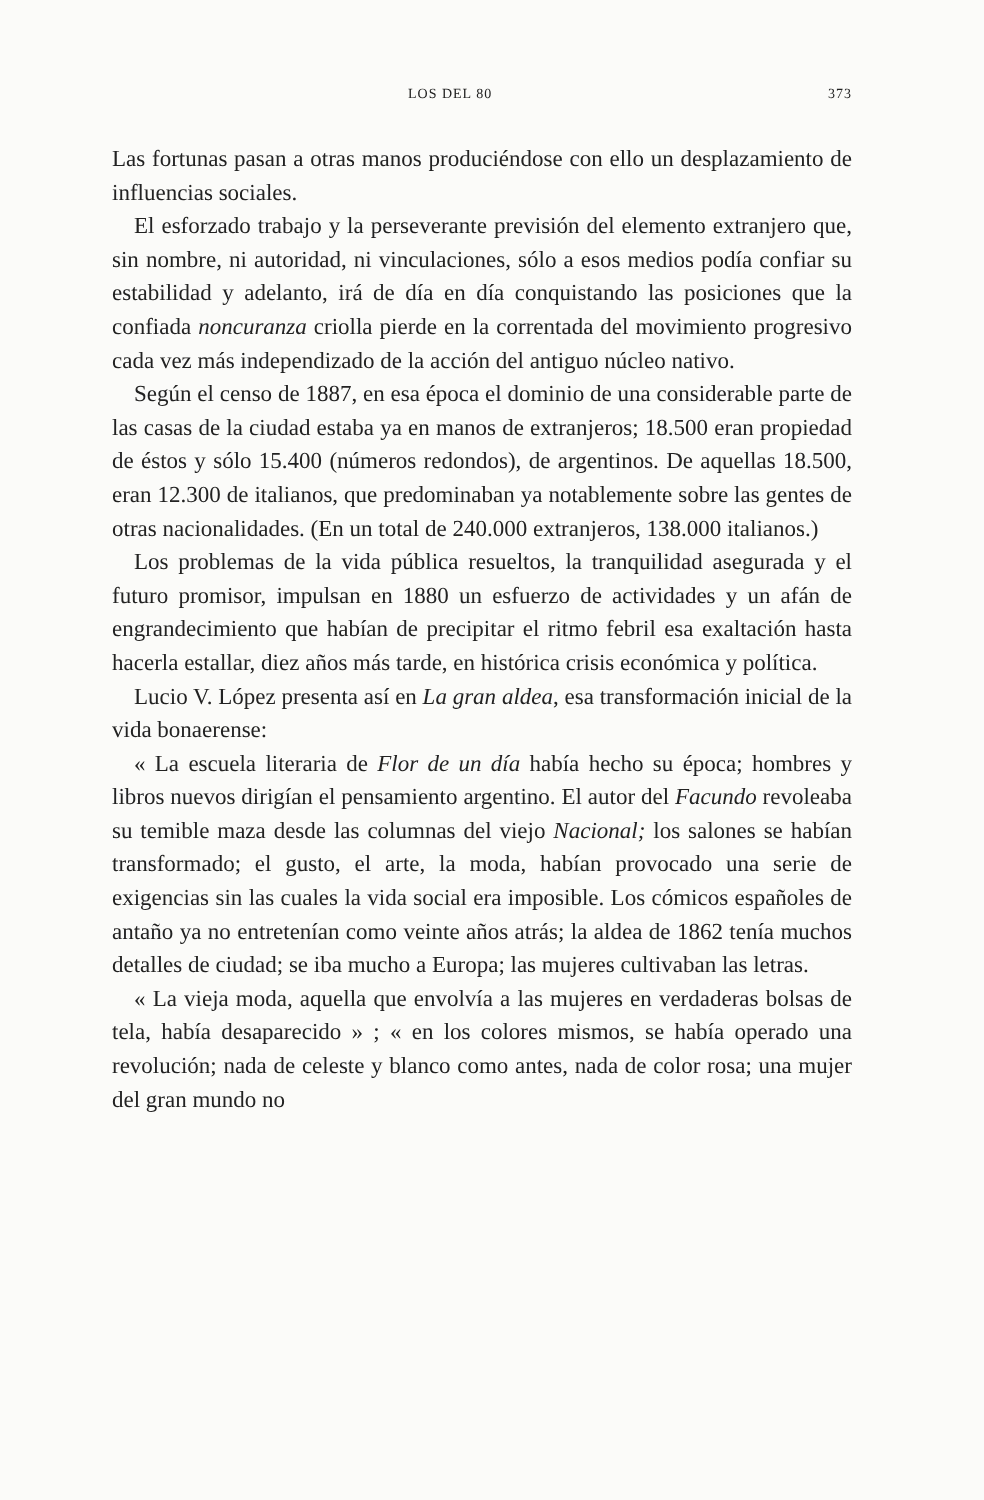LOS DEL 80 373
Las fortunas pasan a otras manos produciéndose con ello un desplazamiento de influencias sociales.
El esforzado trabajo y la perseverante previsión del elemento extranjero que, sin nombre, ni autoridad, ni vinculaciones, sólo a esos medios podía confiar su estabilidad y adelanto, irá de día en día conquistando las posiciones que la confiada noncuranza criolla pierde en la correntada del movimiento progresivo cada vez más independizado de la acción del antiguo núcleo nativo.
Según el censo de 1887, en esa época el dominio de una considerable parte de las casas de la ciudad estaba ya en manos de extranjeros; 18.500 eran propiedad de éstos y sólo 15.400 (números redondos), de argentinos. De aquellas 18.500, eran 12.300 de italianos, que predominaban ya notablemente sobre las gentes de otras nacionalidades. (En un total de 240.000 extranjeros, 138.000 italianos.)
Los problemas de la vida pública resueltos, la tranquilidad asegurada y el futuro promisor, impulsan en 1880 un esfuerzo de actividades y un afán de engrandecimiento que habían de precipitar el ritmo febril esa exaltación hasta hacerla estallar, diez años más tarde, en histórica crisis económica y política.
Lucio V. López presenta así en La gran aldea, esa transformación inicial de la vida bonaerense:
« La escuela literaria de Flor de un día había hecho su época; hombres y libros nuevos dirigían el pensamiento argentino. El autor del Facundo revoleaba su temible maza desde las columnas del viejo Nacional; los salones se habían transformado; el gusto, el arte, la moda, habían provocado una serie de exigencias sin las cuales la vida social era imposible. Los cómicos españoles de antaño ya no entretenían como veinte años atrás; la aldea de 1862 tenía muchos detalles de ciudad; se iba mucho a Europa; las mujeres cultivaban las letras.
« La vieja moda, aquella que envolvía a las mujeres en verdaderas bolsas de tela, había desaparecido » ; « en los colores mismos, se había operado una revolución; nada de celeste y blanco como antes, nada de color rosa; una mujer del gran mundo no